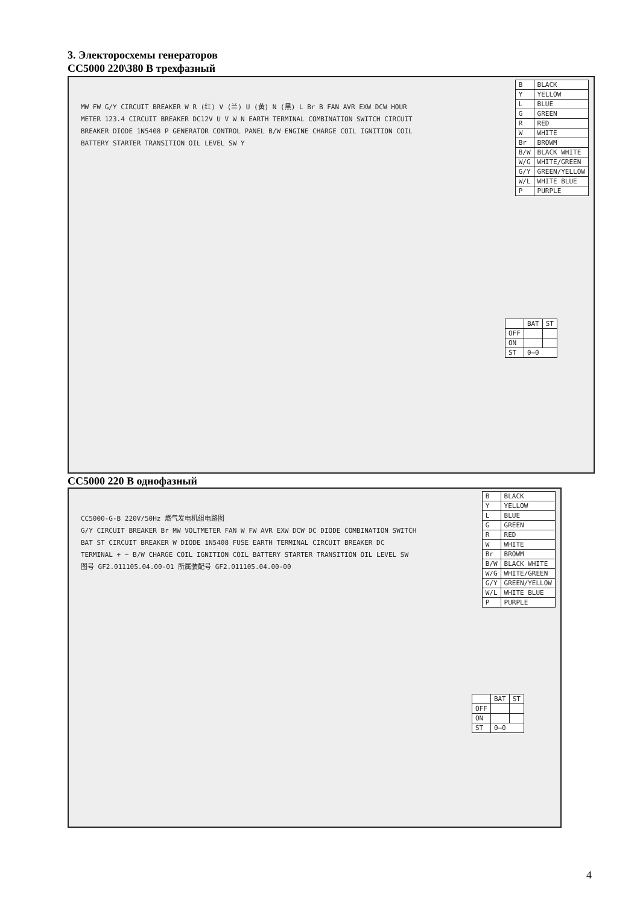3. Электоросхемы генераторов
CC5000 220\380 В трехфазный
MW FW G/Y CIRCUIT BREAKER W R (红) V (兰) U (黄) N (黑) L Br B FAN AVR EXW DCW HOUR METER 123.4 CIRCUIT BREAKER DC12V U V W N EARTH TERMINAL COMBINATION SWITCH CIRCUIT BREAKER DIODE 1N5408 P GENERATOR CONTROL PANEL B/W ENGINE CHARGE COIL IGNITION COIL BATTERY STARTER TRANSITION OIL LEVEL SW Y
| B | BLACK |
| Y | YELLOW |
| L | BLUE |
| G | GREEN |
| R | RED |
| W | WHITE |
| Br | BROWM |
| B/W | BLACK WHITE |
| W/G | WHITE/GREEN |
| G/Y | GREEN/YELLOW |
| W/L | WHITE BLUE |
| P | PURPLE |
| | BAT | ST |
| OFF | | |
| ON | | |
| ST | 0—0 | |
CC5000 220 В однофазный
CC5000-G-B 220V/50Hz 燃气发电机组电路图
G/Y CIRCUIT BREAKER Br MW VOLTMETER FAN W FW AVR EXW DCW DC DIODE COMBINATION SWITCH BAT ST CIRCUIT BREAKER W DIODE 1N5408 FUSE EARTH TERMINAL CIRCUIT BREAKER DC TERMINAL + − B/W CHARGE COIL IGNITION COIL BATTERY STARTER TRANSITION OIL LEVEL SW
图号 GF2.011105.04.00-01 所属装配号 GF2.011105.04.00-00
| B | BLACK |
| Y | YELLOW |
| L | BLUE |
| G | GREEN |
| R | RED |
| W | WHITE |
| Br | BROWM |
| B/W | BLACK WHITE |
| W/G | WHITE/GREEN |
| G/Y | GREEN/YELLOW |
| W/L | WHITE BLUE |
| P | PURPLE |
| | BAT | ST |
| OFF | | |
| ON | | |
| ST | 0—0 | |
4